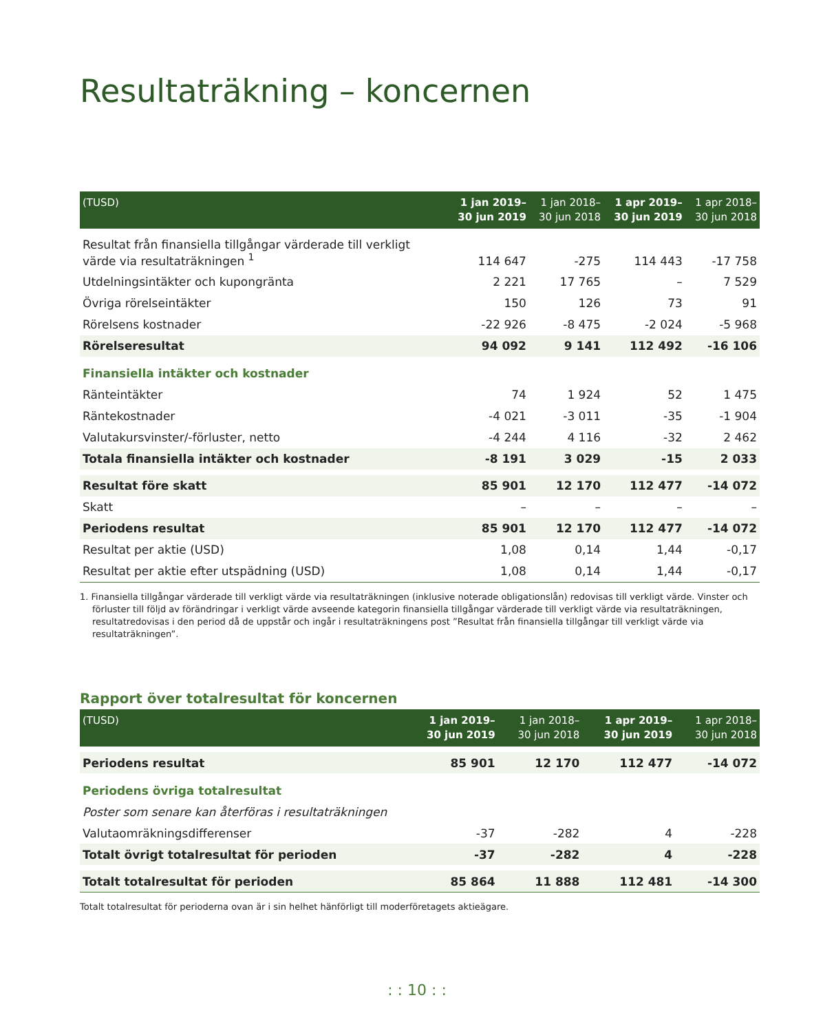Resultaträkning – koncernen
| (TUSD) | 1 jan 2019– 30 jun 2019 | 1 jan 2018– 30 jun 2018 | 1 apr 2019– 30 jun 2019 | 1 apr 2018– 30 jun 2018 |
| --- | --- | --- | --- | --- |
| Resultat från finansiella tillgångar värderade till verkligt värde via resultaträkningen <sup>1</sup> | 114 647 | -275 | 114 443 | -17 758 |
| Utdelningsintäkter och kupongränta | 2 221 | 17 765 | – | 7 529 |
| Övriga rörelseintäkter | 150 | 126 | 73 | 91 |
| Rörelsens kostnader | -22 926 | -8 475 | -2 024 | -5 968 |
| Rörelseresultat | 94 092 | 9 141 | 112 492 | -16 106 |
| Finansiella intäkter och kostnader | | | | |
| Ränteintäkter | 74 | 1 924 | 52 | 1 475 |
| Räntekostnader | -4 021 | -3 011 | -35 | -1 904 |
| Valutakursvinster/-förluster, netto | -4 244 | 4 116 | -32 | 2 462 |
| Totala finansiella intäkter och kostnader | -8 191 | 3 029 | -15 | 2 033 |
| Resultat före skatt | 85 901 | 12 170 | 112 477 | -14 072 |
| Skatt | – | – | – | – |
| Periodens resultat | 85 901 | 12 170 | 112 477 | -14 072 |
| Resultat per aktie (USD) | 1,08 | 0,14 | 1,44 | -0,17 |
| Resultat per aktie efter utspädning (USD) | 1,08 | 0,14 | 1,44 | -0,17 |
1. Finansiella tillgångar värderade till verkligt värde via resultaträkningen (inklusive noterade obligationslån) redovisas till verkligt värde. Vinster och förluster till följd av förändringar i verkligt värde avseende kategorin finansiella tillgångar värderade till verkligt värde via resultaträkningen, resultat­redovisas i den period då de uppstår och ingår i resultaträkningens post ”Resultat från finansiella tillgångar till verkligt värde via resultaträkningen”.
Rapport över totalresultat för koncernen
| (TUSD) | 1 jan 2019– 30 jun 2019 | 1 jan 2018– 30 jun 2018 | 1 apr 2019– 30 jun 2019 | 1 apr 2018– 30 jun 2018 |
| --- | --- | --- | --- | --- |
| Periodens resultat | 85 901 | 12 170 | 112 477 | -14 072 |
| Periodens övriga totalresultat | | | | |
| Poster som senare kan återföras i resultaträkningen | | | | |
| Valutaomräkningsdifferenser | -37 | -282 | 4 | -228 |
| Totalt övrigt totalresultat för perioden | -37 | -282 | 4 | -228 |
| Totalt totalresultat för perioden | 85 864 | 11 888 | 112 481 | -14 300 |
Totalt totalresultat för perioderna ovan är i sin helhet hänförligt till moderföretagets aktieägare.
: : 10 : :